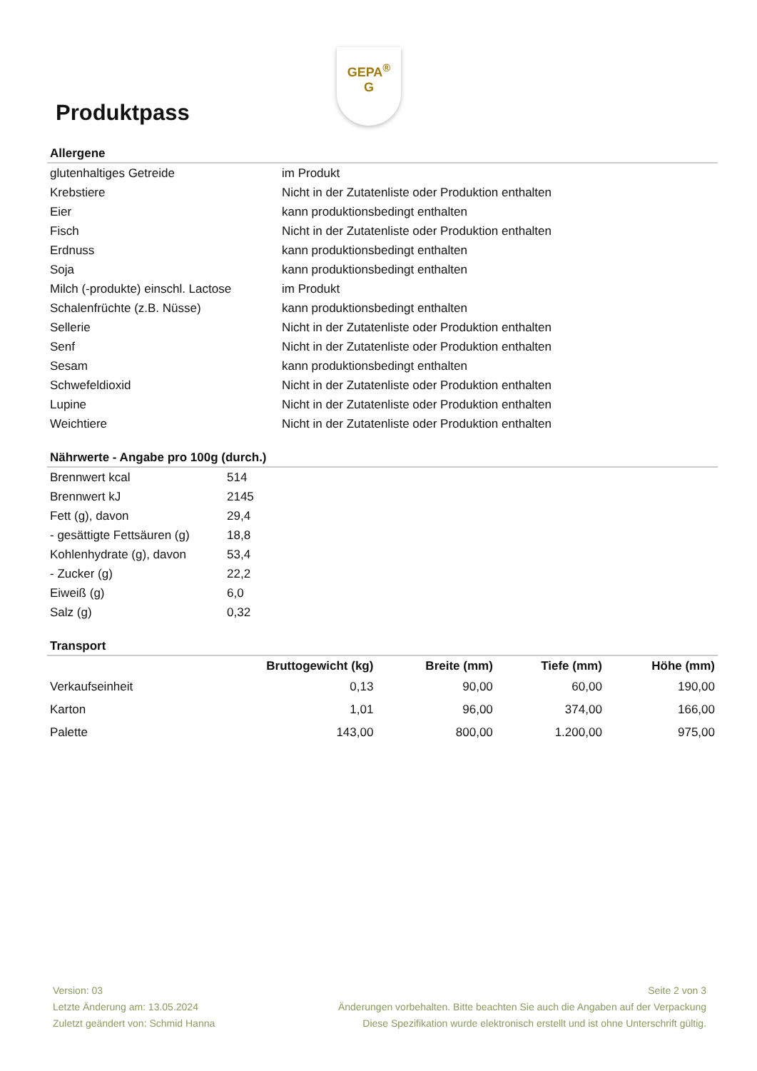GEPA<sup>®</sup>
G
Produktpass
Allergene
| glutenhaltiges Getreide | im Produkt |
| Krebstiere | Nicht in der Zutatenliste oder Produktion enthalten |
| Eier | kann produktionsbedingt enthalten |
| Fisch | Nicht in der Zutatenliste oder Produktion enthalten |
| Erdnuss | kann produktionsbedingt enthalten |
| Soja | kann produktionsbedingt enthalten |
| Milch (-produkte) einschl. Lactose | im Produkt |
| Schalenfrüchte (z.B. Nüsse) | kann produktionsbedingt enthalten |
| Sellerie | Nicht in der Zutatenliste oder Produktion enthalten |
| Senf | Nicht in der Zutatenliste oder Produktion enthalten |
| Sesam | kann produktionsbedingt enthalten |
| Schwefeldioxid | Nicht in der Zutatenliste oder Produktion enthalten |
| Lupine | Nicht in der Zutatenliste oder Produktion enthalten |
| Weichtiere | Nicht in der Zutatenliste oder Produktion enthalten |
Nährwerte - Angabe pro 100g (durch.)
| Brennwert kcal | 514 |
| Brennwert kJ | 2145 |
| Fett (g), davon | 29,4 |
| - gesättigte Fettsäuren (g) | 18,8 |
| Kohlenhydrate (g), davon | 53,4 |
| - Zucker (g) | 22,2 |
| Eiweiß (g) | 6,0 |
| Salz (g) | 0,32 |
Transport
| | Bruttogewicht (kg) | Breite (mm) | Tiefe (mm) | Höhe (mm) |
| --- | --- | --- | --- | --- |
| Verkaufseinheit | 0,13 | 90,00 | 60,00 | 190,00 |
| Karton | 1,01 | 96,00 | 374,00 | 166,00 |
| Palette | 143,00 | 800,00 | 1.200,00 | 975,00 |
Version: 03
Letzte Änderung am: 13.05.2024
Zuletzt geändert von: Schmid Hanna
Seite 2 von 3
Änderungen vorbehalten. Bitte beachten Sie auch die Angaben auf der Verpackung
Diese Spezifikation wurde elektronisch erstellt und ist ohne Unterschrift gültig.